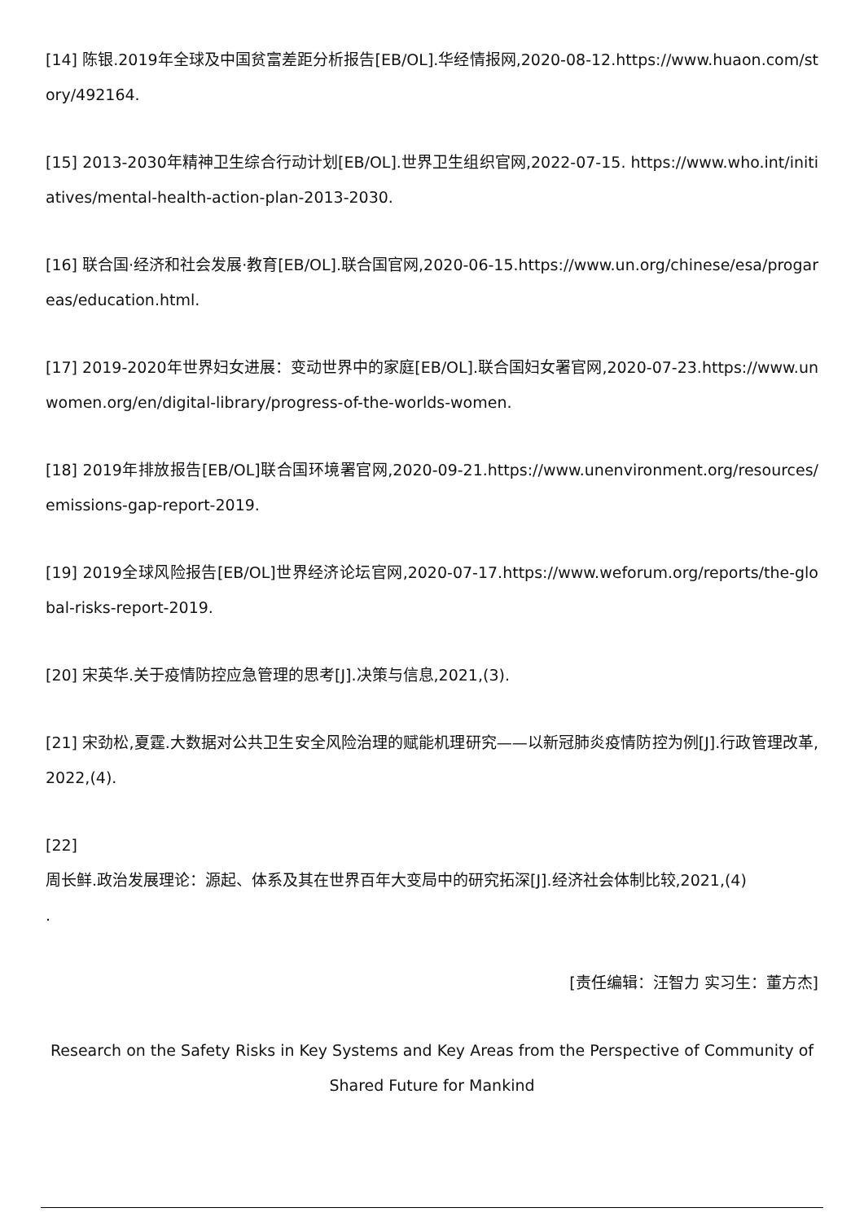[14] 陈银.2019年全球及中国贫富差距分析报告[EB/OL].华经情报网,2020-08-12.https://www.huaon.com/story/492164.
[15] 2013-2030年精神卫生综合行动计划[EB/OL].世界卫生组织官网,2022-07-15. https://www.who.int/initiatives/mental-health-action-plan-2013-2030.
[16] 联合国·经济和社会发展·教育[EB/OL].联合国官网,2020-06-15.https://www.un.org/chinese/esa/progareas/education.html.
[17] 2019-2020年世界妇女进展：变动世界中的家庭[EB/OL].联合国妇女署官网,2020-07-23.https://www.unwomen.org/en/digital-library/progress-of-the-worlds-women.
[18] 2019年排放报告[EB/OL]联合国环境署官网,2020-09-21.https://www.unenvironment.org/resources/emissions-gap-report-2019.
[19] 2019全球风险报告[EB/OL]世界经济论坛官网,2020-07-17.https://www.weforum.org/reports/the-global-risks-report-2019.
[20] 宋英华.关于疫情防控应急管理的思考[J].决策与信息,2021,(3).
[21] 宋劲松,夏霆.大数据对公共卫生安全风险治理的赋能机理研究——以新冠肺炎疫情防控为例[J].行政管理改革,2022,(4).
[22]
周长鲜.政治发展理论：源起、体系及其在世界百年大变局中的研究拓深[J].经济社会体制比较,2021,(4)
.
[责任编辑：汪智力 实习生：董方杰]
Research on the Safety Risks in Key Systems and Key Areas from the Perspective of Community of Shared Future for Mankind